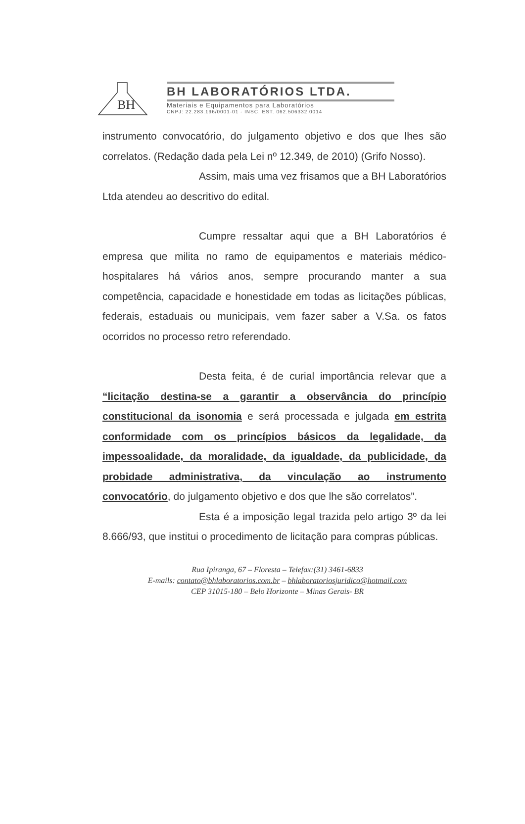BH
BH LABORATÓRIOS LTDA.
Materiais e Equipamentos para Laboratórios
CNPJ: 22.283.196/0001-01 - INSC. EST. 062.506332.0014
instrumento convocatório, do julgamento objetivo e dos que lhes são correlatos. (Redação dada pela Lei nº 12.349, de 2010) (Grifo Nosso).
Assim, mais uma vez frisamos que a BH Laboratórios Ltda atendeu ao descritivo do edital.
Cumpre ressaltar aqui que a BH Laboratórios é empresa que milita no ramo de equipamentos e materiais médico-hospitalares há vários anos, sempre procurando manter a sua competência, capacidade e honestidade em todas as licitações públicas, federais, estaduais ou municipais, vem fazer saber a V.Sa. os fatos ocorridos no processo retro referendado.
Desta feita, é de curial importância relevar que a “licitação destina-se a garantir a observância do princípio constitucional da isonomia e será processada e julgada em estrita conformidade com os princípios básicos da legalidade, da impessoalidade, da moralidade, da igualdade, da publicidade, da probidade administrativa, da vinculação ao instrumento convocatório, do julgamento objetivo e dos que lhe são correlatos”.
Esta é a imposição legal trazida pelo artigo 3º da lei 8.666/93, que institui o procedimento de licitação para compras públicas.
Rua Ipiranga, 67 – Floresta – Telefax:(31) 3461-6833
E-mails: contato@bhlaboratorios.com.br – bhlaboratoriosjuridico@hotmail.com
CEP 31015-180 – Belo Horizonte – Minas Gerais- BR